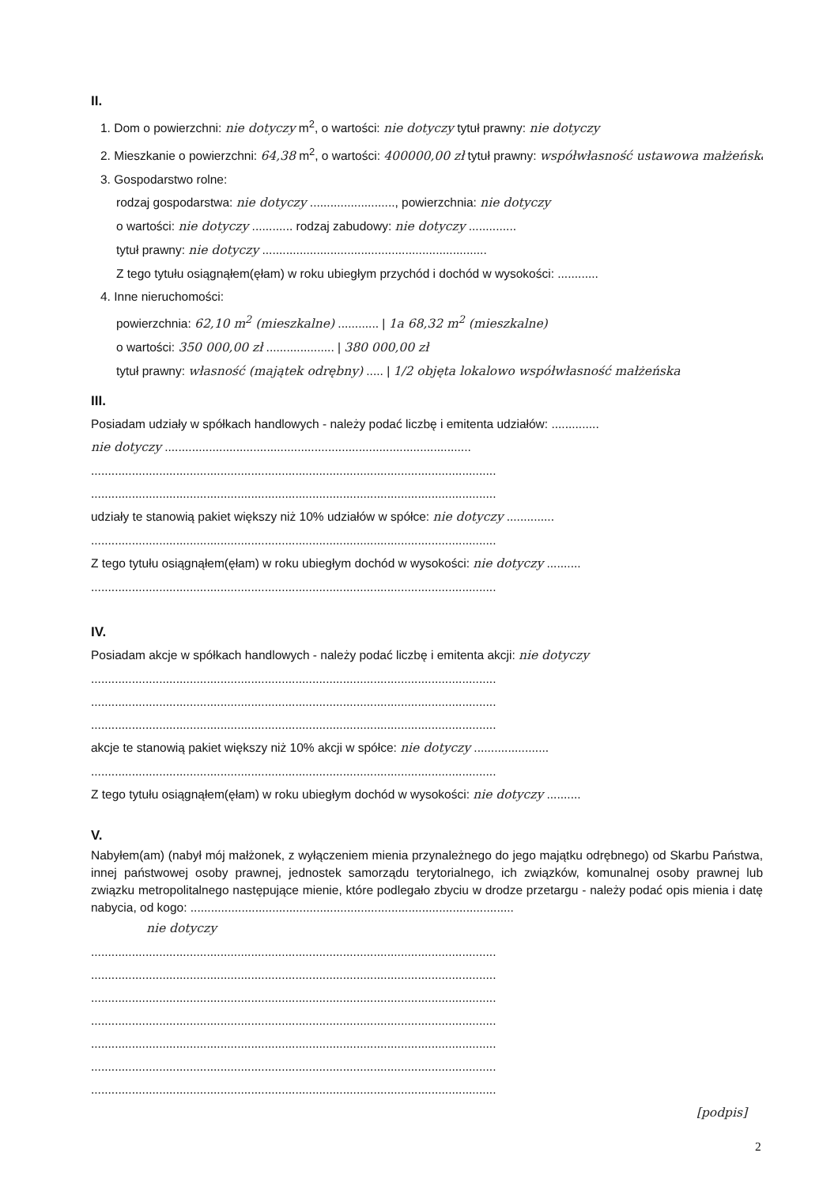II.
1. Dom o powierzchni: nie dotyczy m<sup>2</sup>, o wartości: nie dotyczy tytuł prawny: nie dotyczy
2. Mieszkanie o powierzchni: 64,38 m<sup>2</sup>, o wartości: 400000,00 zł tytuł prawny: współwłasność ustawowa małżeńska
3. Gospodarstwo rolne:
rodzaj gospodarstwa: nie dotyczy ........................., powierzchnia: nie dotyczy
o wartości: nie dotyczy ............ rodzaj zabudowy: nie dotyczy ..............
tytuł prawny: nie dotyczy ..................................................................
Z tego tytułu osiągnąłem(ęłam) w roku ubiegłym przychód i dochód w wysokości: ............
4. Inne nieruchomości:
powierzchnia: 62,10 m<sup>2</sup> (mieszkalne) ............ | 1a 68,32 m<sup>2</sup> (mieszkalne)
o wartości: 350 000,00 zł .................... | 380 000,00 zł
tytuł prawny: własność (majątek odrębny) ..... | 1/2 objęta lokalowo współwłasność małżeńska
III.
Posiadam udziały w spółkach handlowych - należy podać liczbę i emitenta udziałów: ..............
nie dotyczy ..........................................................................................
.......................................................................................................................
.......................................................................................................................
udziały te stanowią pakiet większy niż 10% udziałów w spółce: nie dotyczy ..............
.......................................................................................................................
Z tego tytułu osiągnąłem(ęłam) w roku ubiegłym dochód w wysokości: nie dotyczy ..........
.......................................................................................................................
IV.
Posiadam akcje w spółkach handlowych - należy podać liczbę i emitenta akcji: nie dotyczy
.......................................................................................................................
.......................................................................................................................
.......................................................................................................................
akcje te stanowią pakiet większy niż 10% akcji w spółce: nie dotyczy ......................
.......................................................................................................................
Z tego tytułu osiągnąłem(ęłam) w roku ubiegłym dochód w wysokości: nie dotyczy ..........
V.
Nabyłem(am) (nabył mój małżonek, z wyłączeniem mienia przynależnego do jego majątku odrębnego) od Skarbu Państwa, innej państwowej osoby prawnej, jednostek samorządu terytorialnego, ich związków, komunalnej osoby prawnej lub związku metropolitalnego następujące mienie, które podlegało zbyciu w drodze przetargu - należy podać opis mienia i datę nabycia, od kogo: ...............................................................................................
nie dotyczy
.......................................................................................................................
.......................................................................................................................
.......................................................................................................................
.......................................................................................................................
.......................................................................................................................
.......................................................................................................................
.......................................................................................................................
[podpis]
2